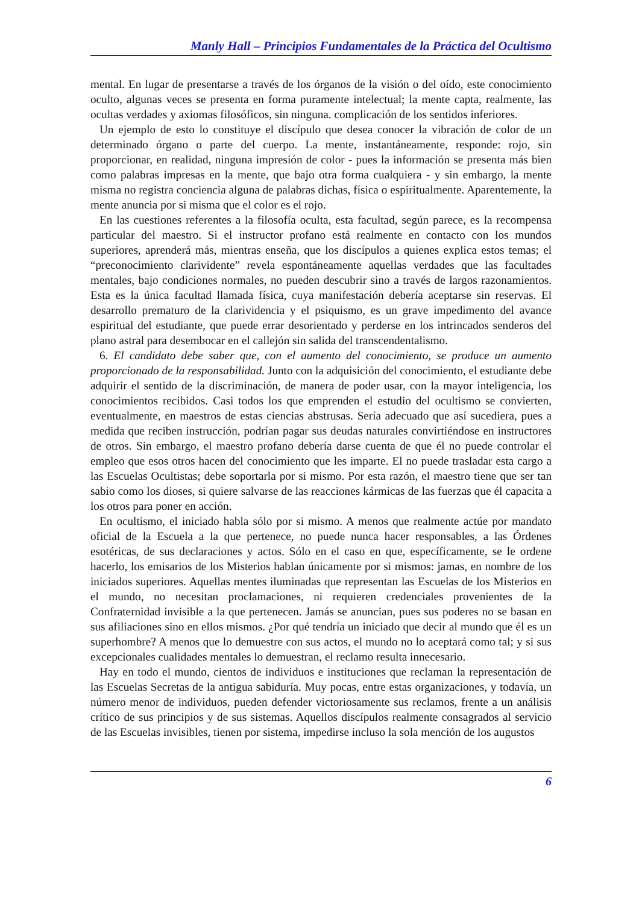Manly Hall – Principios Fundamentales de la Práctica del Ocultismo
mental. En lugar de presentarse a través de los órganos de la visión o del oído, este conocimiento oculto, algunas veces se presenta en forma puramente intelectual; la mente capta, realmente, las ocultas verdades y axiomas filosóficos, sin ninguna. complicación de los sentidos inferiores.
Un ejemplo de esto lo constituye el discípulo que desea conocer la vibración de color de un determinado órgano o parte del cuerpo. La mente, instantáneamente, responde: rojo, sin proporcionar, en realidad, ninguna impresión de color - pues la información se presenta más bien como palabras impresas en la mente, que bajo otra forma cualquiera - y sin embargo, la mente misma no registra conciencia alguna de palabras dichas, física o espiritualmente. Aparentemente, la mente anuncia por si misma que el color es el rojo.
En las cuestiones referentes a la filosofía oculta, esta facultad, según parece, es la recompensa particular del maestro. Si el instructor profano está realmente en contacto con los mundos superiores, aprenderá más, mientras enseña, que los discípulos a quienes explica estos temas; el “preconocimiento clarividente” revela espontáneamente aquellas verdades que las facultades mentales, bajo condiciones normales, no pueden descubrir sino a través de largos razonamientos. Esta es la única facultad llamada física, cuya manifestación debería aceptarse sin reservas. El desarrollo prematuro de la clarividencia y el psiquismo, es un grave impedimento del avance espiritual del estudiante, que puede errar desorientado y perderse en los intrincados senderos del plano astral para desembocar en el callejón sin salida del transcendentalismo.
6. El candidato debe saber que, con el aumento del conocimiento, se produce un aumento proporcionado de la responsabilidad. Junto con la adquisición del conocimiento, el estudiante debe adquirir el sentido de la discriminación, de manera de poder usar, con la mayor inteligencia, los conocimientos recibidos. Casi todos los que emprenden el estudio del ocultismo se convierten, eventualmente, en maestros de estas ciencias abstrusas. Sería adecuado que así sucediera, pues a medida que reciben instrucción, podrían pagar sus deudas naturales convirtiéndose en instructores de otros. Sin embargo, el maestro profano debería darse cuenta de que él no puede controlar el empleo que esos otros hacen del conocimiento que les imparte. El no puede trasladar esta cargo a las Escuelas Ocultistas; debe soportarla por si mismo. Por esta razón, el maestro tiene que ser tan sabio como los dioses, si quiere salvarse de las reacciones kármicas de las fuerzas que él capacita a los otros para poner en acción.
En ocultismo, el iniciado habla sólo por si mismo. A menos que realmente actúe por mandato oficial de la Escuela a la que pertenece, no puede nunca hacer responsables, a las Órdenes esotéricas, de sus declaraciones y actos. Sólo en el caso en que, específicamente, se le ordene hacerlo, los emisarios de los Misterios hablan únicamente por si mismos: jamas, en nombre de los iniciados superiores. Aquellas mentes iluminadas que representan las Escuelas de los Misterios en el mundo, no necesitan proclamaciones, ni requieren credenciales provenientes de la Confraternidad invisible a la que pertenecen. Jamás se anuncian, pues sus poderes no se basan en sus afiliaciones sino en ellos mismos. ¿Por qué tendría un iniciado que decir al mundo que él es un superhombre? A menos que lo demuestre con sus actos, el mundo no lo aceptará como tal; y si sus excepcionales cualidades mentales lo demuestran, el reclamo resulta innecesario.
Hay en todo el mundo, cientos de individuos e instituciones que reclaman la representación de las Escuelas Secretas de la antigua sabiduría. Muy pocas, entre estas organizaciones, y todavía, un número menor de individuos, pueden defender victoriosamente sus reclamos, frente a un análisis crítico de sus principios y de sus sistemas. Aquellos discípulos realmente consagrados al servicio de las Escuelas invisibles, tienen por sistema, impedirse incluso la sola mención de los augustos
6